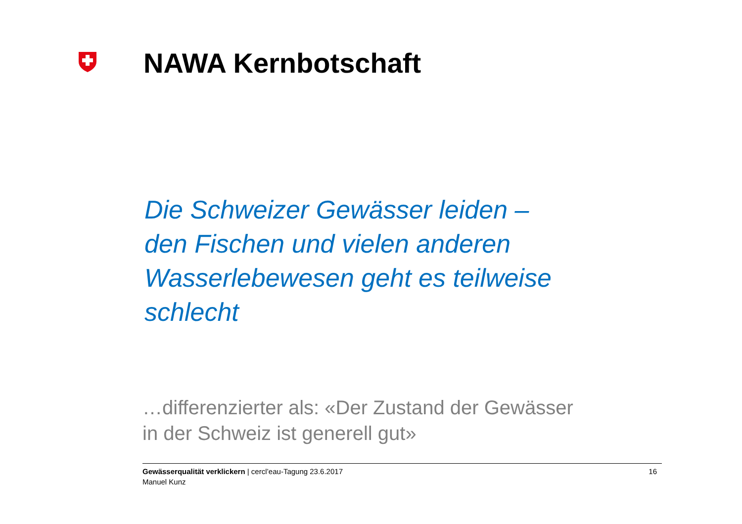NAWA Kernbotschaft
Die Schweizer Gewässer leiden –
den Fischen und vielen anderen
Wasserlebewesen geht es teilweise
schlecht
…differenzierter als: «Der Zustand der Gewässer
in der Schweiz ist generell gut»
Gewässerqualität verklickern | cercl’eau-Tagung 23.6.2017
Manuel Kunz
16